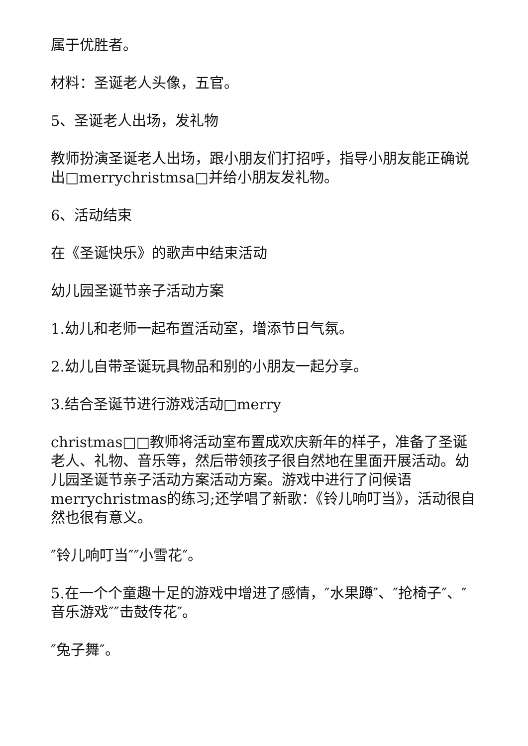属于优胜者。
材料：圣诞老人头像，五官。
5、圣诞老人出场，发礼物
教师扮演圣诞老人出场，跟小朋友们打招呼，指导小朋友能正确说出□merrychristmsa□并给小朋友发礼物。
6、活动结束
在《圣诞快乐》的歌声中结束活动
幼儿园圣诞节亲子活动方案
1.幼儿和老师一起布置活动室，增添节日气氛。
2.幼儿自带圣诞玩具物品和别的小朋友一起分享。
3.结合圣诞节进行游戏活动□merry
christmas□□教师将活动室布置成欢庆新年的样子，准备了圣诞老人、礼物、音乐等，然后带领孩子很自然地在里面开展活动。幼儿园圣诞节亲子活动方案活动方案。游戏中进行了问候语merrychristmas的练习;还学唱了新歌：《铃儿响叮当》，活动很自然也很有意义。
″铃儿响叮当″″小雪花″。
5.在一个个童趣十足的游戏中增进了感情，″水果蹲″、″抢椅子″、″音乐游戏″″击鼓传花″。
″兔子舞″。